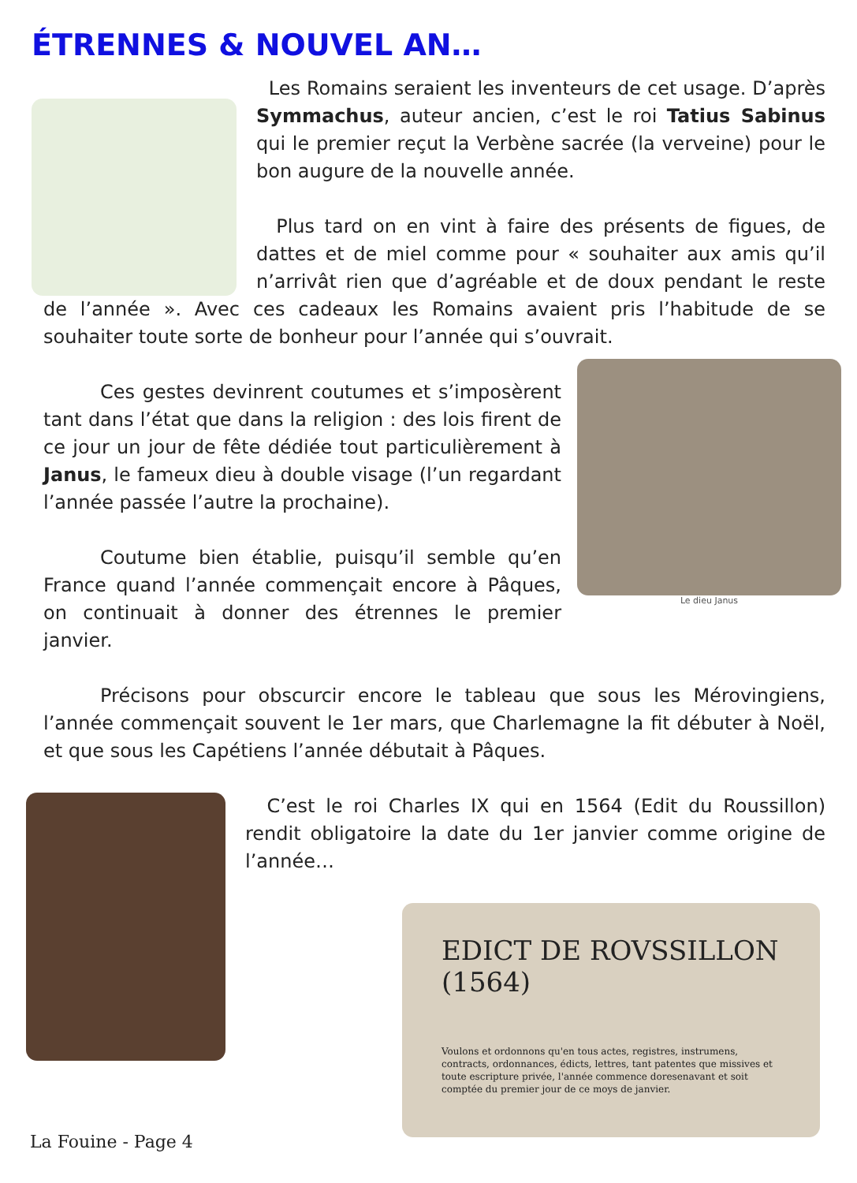ÉTRENNES & NOUVEL AN…
Les Romains seraient les inventeurs de cet usage. D’après Symmachus, auteur ancien, c’est le roi Tatius Sabinus qui le premier reçut la Verbène sacrée (la verveine) pour le bon augure de la nouvelle année.
Plus tard on en vint à faire des présents de figues, de dattes et de miel comme pour « souhaiter aux amis qu’il n’arrivât rien que d’agréable et de doux pendant le reste de l’année ». Avec ces cadeaux les Romains avaient pris l’habitude de se souhaiter toute sorte de bonheur pour l’année qui s’ouvrait.
Le dieu Janus
   Ces gestes devinrent coutumes et s’imposèrent tant dans l’état que dans la religion : des lois firent de ce jour un jour de fête dédiée tout particulièrement à Janus, le fameux dieu à double visage (l’un regardant l’année passée l’autre la prochaine).
   Coutume bien établie, puisqu’il semble qu’en France quand l’année commençait encore à Pâques, on continuait à donner des étrennes le premier janvier.
   Précisons pour obscurcir encore le tableau que sous les Mérovingiens, l’année commençait souvent le 1er mars, que Charlemagne la fit débuter à Noël, et que sous les Capétiens l’année débutait à Pâques.
C’est le roi Charles IX qui en 1564 (Edit du Roussillon) rendit obligatoire la date du 1er janvier comme origine de l’année…
EDICT DE ROVSSILLON (1564)
Voulons et ordonnons qu'en tous actes, registres, instrumens, contracts, ordonnances, édicts, lettres, tant patentes que missives et toute escripture privée, l'année commence doresenavant et soit comptée du premier jour de ce moys de janvier.
La Fouine - Page 4